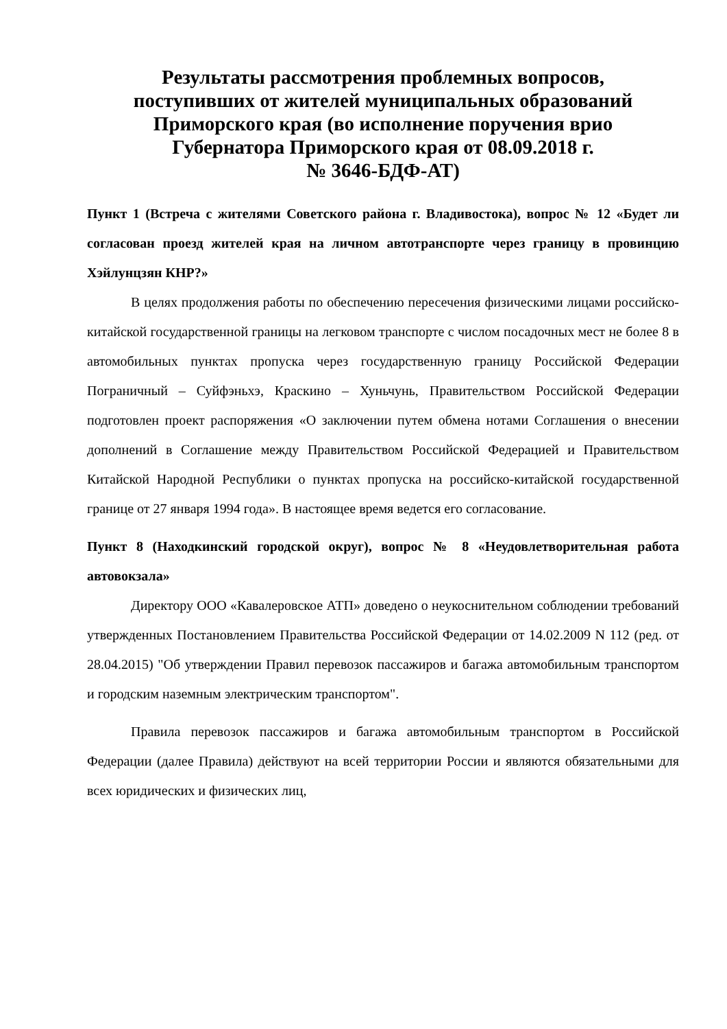Результаты рассмотрения проблемных вопросов,
поступивших от жителей муниципальных образований
Приморского края (во исполнение поручения врио
Губернатора Приморского края от 08.09.2018 г.
№ 3646-БДФ-АТ)
Пункт 1 (Встреча с жителями Советского района г. Владивостока), вопрос № 12 «Будет ли согласован проезд жителей края на личном автотранспорте через границу в провинцию Хэйлунцзян КНР?»
В целях продолжения работы по обеспечению пересечения физическими лицами российско-китайской государственной границы на легковом транспорте с числом посадочных мест не более 8 в автомобильных пунктах пропуска через государственную границу Российской Федерации Пограничный – Суйфэньхэ, Краскино – Хуньчунь, Правительством Российской Федерации подготовлен проект распоряжения «О заключении путем обмена нотами Соглашения о внесении дополнений в Соглашение между Правительством Российской Федерацией и Правительством Китайской Народной Республики о пунктах пропуска на российско-китайской государственной границе от 27 января 1994 года». В настоящее время ведется его согласование.
Пункт 8 (Находкинский городской округ), вопрос № 8 «Неудовлетворительная работа автовокзала»
Директору ООО «Кавалеровское АТП» доведено о неукоснительном соблюдении требований утвержденных Постановлением Правительства Российской Федерации от 14.02.2009 N 112 (ред. от 28.04.2015) "Об утверждении Правил перевозок пассажиров и багажа автомобильным транспортом и городским наземным электрическим транспортом".
Правила перевозок пассажиров и багажа автомобильным транспортом в Российской Федерации (далее Правила) действуют на всей территории России и являются обязательными для всех юридических и физических лиц,